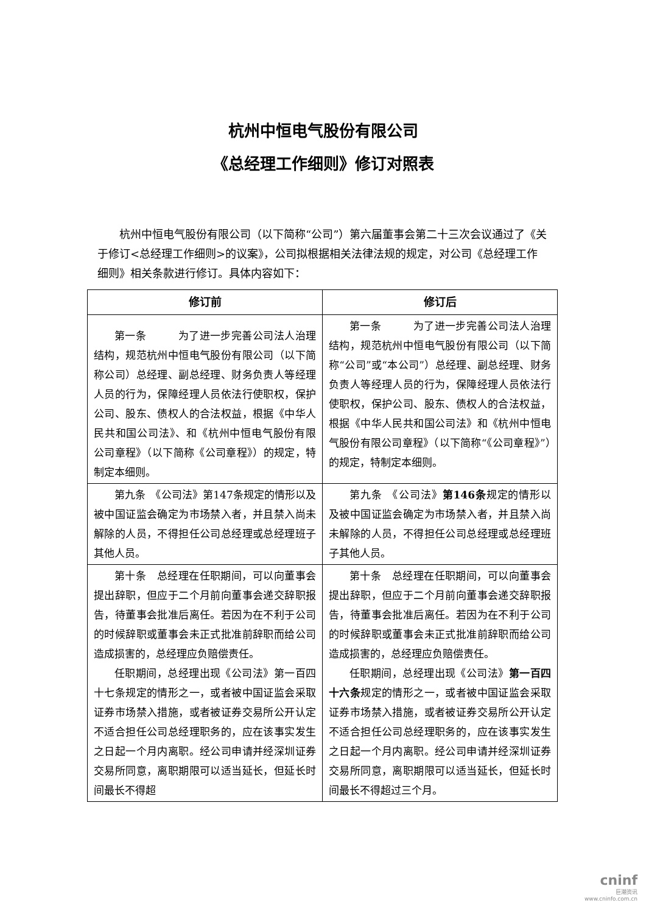杭州中恒电气股份有限公司
《总经理工作细则》修订对照表
杭州中恒电气股份有限公司（以下简称“公司”）第六届董事会第二十三次会议通过了《关于修订<总经理工作细则>的议案》，公司拟根据相关法律法规的规定，对公司《总经理工作细则》相关条款进行修订。具体内容如下：
| 修订前 | 修订后 |
| --- | --- |
| 第一条 为了进一步完善公司法人治理结构，规范杭州中恒电气股份有限公司（以下简称公司）总经理、副总经理、财务负责人等经理人员的行为，保障经理人员依法行使职权，保护公司、股东、债权人的合法权益，根据《中华人民共和国公司法》、和《杭州中恒电气股份有限公司章程》（以下简称《公司章程》）的规定，特制定本细则。 | 第一条 为了进一步完善公司法人治理结构，规范杭州中恒电气股份有限公司（以下简称“公司”或“本公司”）总经理、副总经理、财务负责人等经理人员的行为，保障经理人员依法行使职权，保护公司、股东、债权人的合法权益，根据《中华人民共和国公司法》和《杭州中恒电气股份有限公司章程》（以下简称“《公司章程》”）的规定，特制定本细则。 |
| 第九条 《公司法》第147条规定的情形以及被中国证监会确定为市场禁入者，并且禁入尚未解除的人员，不得担任公司总经理或总经理班子其他人员。 | 第九条 《公司法》 第146条 规定的情形以及被中国证监会确定为市场禁入者，并且禁入尚未解除的人员，不得担任公司总经理或总经理班子其他人员。 |
| 第十条 总经理在任职期间，可以向董事会提出辞职，但应于二个月前向董事会递交辞职报告，待董事会批准后离任。若因为在不利于公司的时候辞职或董事会未正式批准前辞职而给公司造成损害的，总经理应负赔偿责任。 任职期间，总经理出现《公司法》第一百四十七条规定的情形之一，或者被中国证监会采取证券市场禁入措施，或者被证券交易所公开认定不适合担任公司总经理职务的，应在该事实发生之日起一个月内离职。经公司申请并经深圳证券交易所同意，离职期限可以适当延长，但延长时间最长不得超 | 第十条 总经理在任职期间，可以向董事会提出辞职，但应于二个月前向董事会递交辞职报告，待董事会批准后离任。若因为在不利于公司的时候辞职或董事会未正式批准前辞职而给公司造成损害的，总经理应负赔偿责任。 任职期间，总经理出现《公司法》 第一百四十六条 规定的情形之一，或者被中国证监会采取证券市场禁入措施，或者被证券交易所公开认定不适合担任公司总经理职务的，应在该事实发生之日起一个月内离职。经公司申请并经深圳证券交易所同意，离职期限可以适当延长，但延长时间最长不得超过三个月。 |
cninf
巨潮资讯
www.cninfo.com.cn